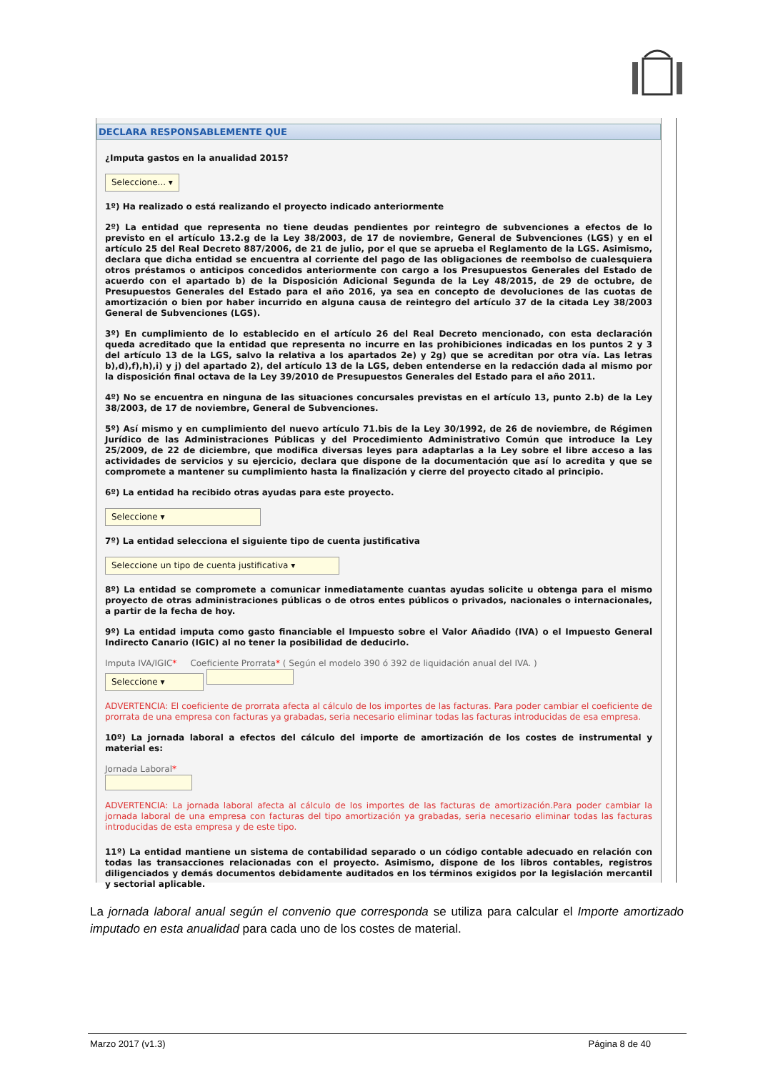DECLARA RESPONSABLEMENTE QUE
¿Imputa gastos en la anualidad 2015?
Seleccione... ▾
1º) Ha realizado o está realizando el proyecto indicado anteriormente
2º) La entidad que representa no tiene deudas pendientes por reintegro de subvenciones a efectos de lo previsto en el artículo 13.2.g de la Ley 38/2003, de 17 de noviembre, General de Subvenciones (LGS) y en el artículo 25 del Real Decreto 887/2006, de 21 de julio, por el que se aprueba el Reglamento de la LGS. Asimismo, declara que dicha entidad se encuentra al corriente del pago de las obligaciones de reembolso de cualesquiera otros préstamos o anticipos concedidos anteriormente con cargo a los Presupuestos Generales del Estado de acuerdo con el apartado b) de la Disposición Adicional Segunda de la Ley 48/2015, de 29 de octubre, de Presupuestos Generales del Estado para el año 2016, ya sea en concepto de devoluciones de las cuotas de amortización o bien por haber incurrido en alguna causa de reintegro del artículo 37 de la citada Ley 38/2003 General de Subvenciones (LGS).
3º) En cumplimiento de lo establecido en el artículo 26 del Real Decreto mencionado, con esta declaración queda acreditado que la entidad que representa no incurre en las prohibiciones indicadas en los puntos 2 y 3 del artículo 13 de la LGS, salvo la relativa a los apartados 2e) y 2g) que se acreditan por otra vía. Las letras b),d),f),h),i) y j) del apartado 2), del artículo 13 de la LGS, deben entenderse en la redacción dada al mismo por la disposición final octava de la Ley 39/2010 de Presupuestos Generales del Estado para el año 2011.
4º) No se encuentra en ninguna de las situaciones concursales previstas en el artículo 13, punto 2.b) de la Ley 38/2003, de 17 de noviembre, General de Subvenciones.
5º) Así mismo y en cumplimiento del nuevo artículo 71.bis de la Ley 30/1992, de 26 de noviembre, de Régimen Jurídico de las Administraciones Públicas y del Procedimiento Administrativo Común que introduce la Ley 25/2009, de 22 de diciembre, que modifica diversas leyes para adaptarlas a la Ley sobre el libre acceso a las actividades de servicios y su ejercicio, declara que dispone de la documentación que así lo acredita y que se compromete a mantener su cumplimiento hasta la finalización y cierre del proyecto citado al principio.
6º) La entidad ha recibido otras ayudas para este proyecto.
Seleccione ▾
7º) La entidad selecciona el siguiente tipo de cuenta justificativa
Seleccione un tipo de cuenta justificativa ▾
8º) La entidad se compromete a comunicar inmediatamente cuantas ayudas solicite u obtenga para el mismo proyecto de otras administraciones públicas o de otros entes públicos o privados, nacionales o internacionales, a partir de la fecha de hoy.
9º) La entidad imputa como gasto financiable el Impuesto sobre el Valor Añadido (IVA) o el Impuesto General Indirecto Canario (IGIC) al no tener la posibilidad de deducirlo.
Imputa IVA/IGIC* Coeficiente Prorrata* ( Según el modelo 390 ó 392 de liquidación anual del IVA. )
Seleccione ▾
ADVERTENCIA: El coeficiente de prorrata afecta al cálculo de los importes de las facturas. Para poder cambiar el coeficiente de prorrata de una empresa con facturas ya grabadas, seria necesario eliminar todas las facturas introducidas de esa empresa.
10º) La jornada laboral a efectos del cálculo del importe de amortización de los costes de instrumental y material es:
Jornada Laboral*
ADVERTENCIA: La jornada laboral afecta al cálculo de los importes de las facturas de amortización.Para poder cambiar la jornada laboral de una empresa con facturas del tipo amortización ya grabadas, seria necesario eliminar todas las facturas introducidas de esta empresa y de este tipo.
11º) La entidad mantiene un sistema de contabilidad separado o un código contable adecuado en relación con todas las transacciones relacionadas con el proyecto. Asimismo, dispone de los libros contables, registros diligenciados y demás documentos debidamente auditados en los términos exigidos por la legislación mercantil y sectorial aplicable.
La jornada laboral anual según el convenio que corresponda se utiliza para calcular el Importe amortizado imputado en esta anualidad para cada uno de los costes de material.
Marzo 2017 (v1.3) Página 8 de 40